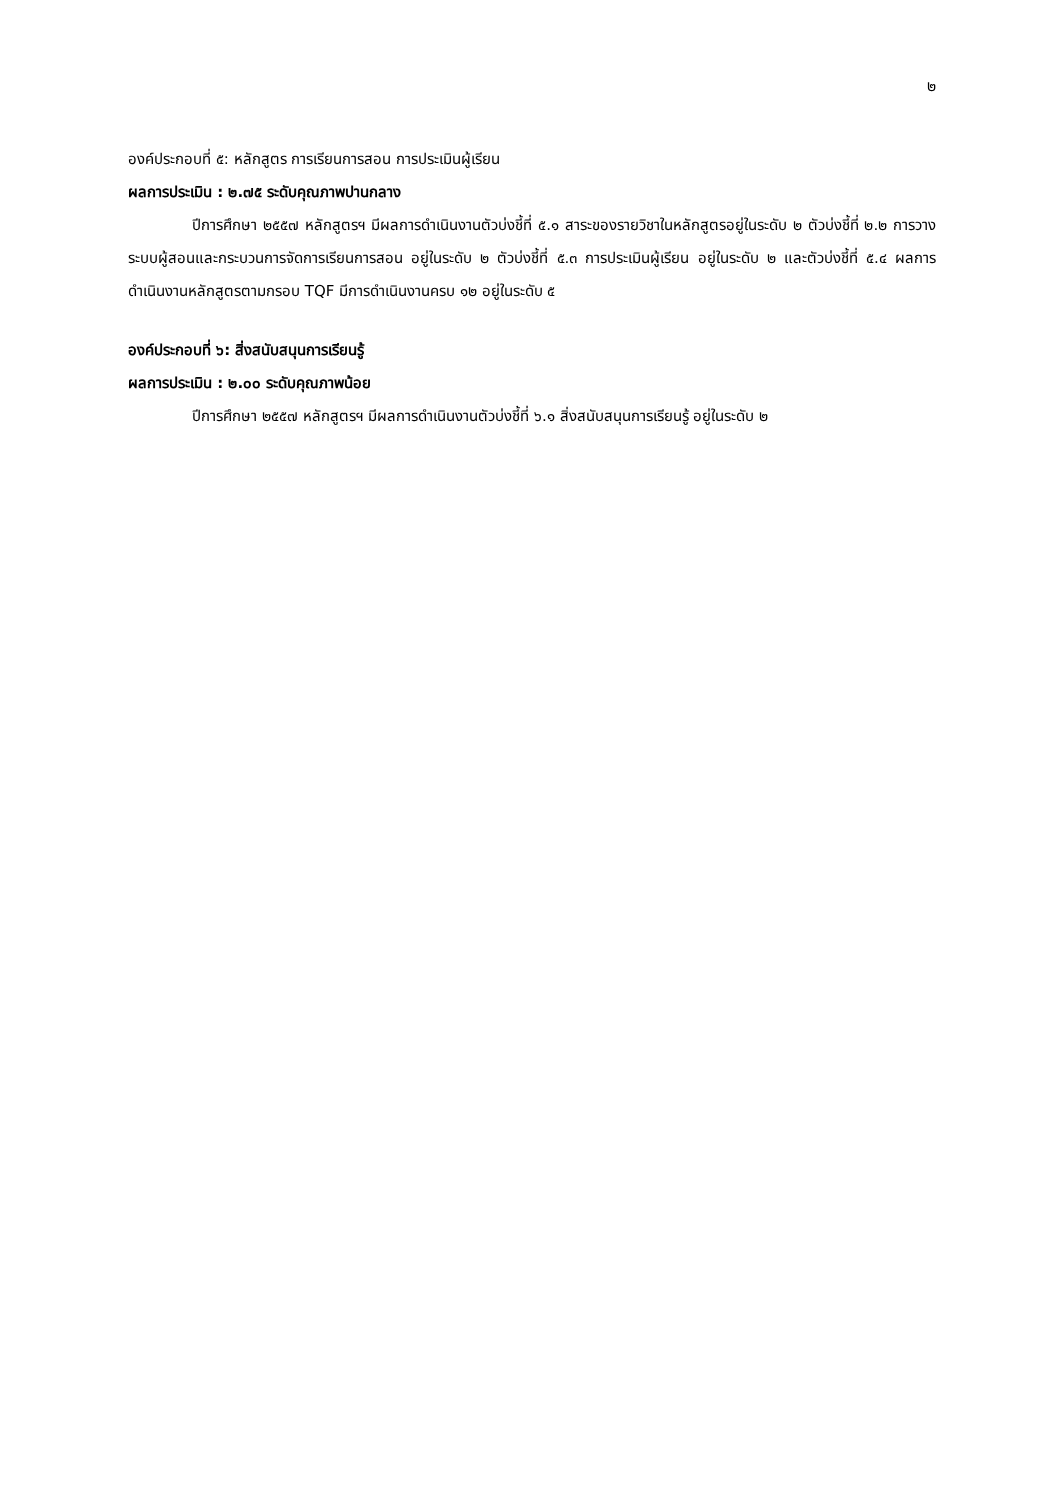๒
องค์ประกอบที่ ๕: หลักสูตร การเรียนการสอน การประเมินผู้เรียน
ผลการประเมิน : ๒.๗๕ ระดับคุณภาพปานกลาง
ปีการศึกษา ๒๕๕๗ หลักสูตรฯ มีผลการดำเนินงานตัวบ่งชี้ที่ ๕.๑ สาระของรายวิชาในหลักสูตรอยู่ในระดับ ๒ ตัวบ่งชี้ที่ ๒.๒ การวางระบบผู้สอนและกระบวนการจัดการเรียนการสอน อยู่ในระดับ ๒ ตัวบ่งชี้ที่ ๕.๓ การประเมินผู้เรียน อยู่ในระดับ ๒ และตัวบ่งชี้ที่ ๕.๔ ผลการดำเนินงานหลักสูตรตามกรอบ TQF มีการดำเนินงานครบ ๑๒ อยู่ในระดับ ๕
องค์ประกอบที่ ๖: สิ่งสนับสนุนการเรียนรู้
ผลการประเมิน : ๒.๐๐ ระดับคุณภาพน้อย
ปีการศึกษา ๒๕๕๗ หลักสูตรฯ มีผลการดำเนินงานตัวบ่งชี้ที่ ๖.๑ สิ่งสนับสนุนการเรียนรู้ อยู่ในระดับ ๒